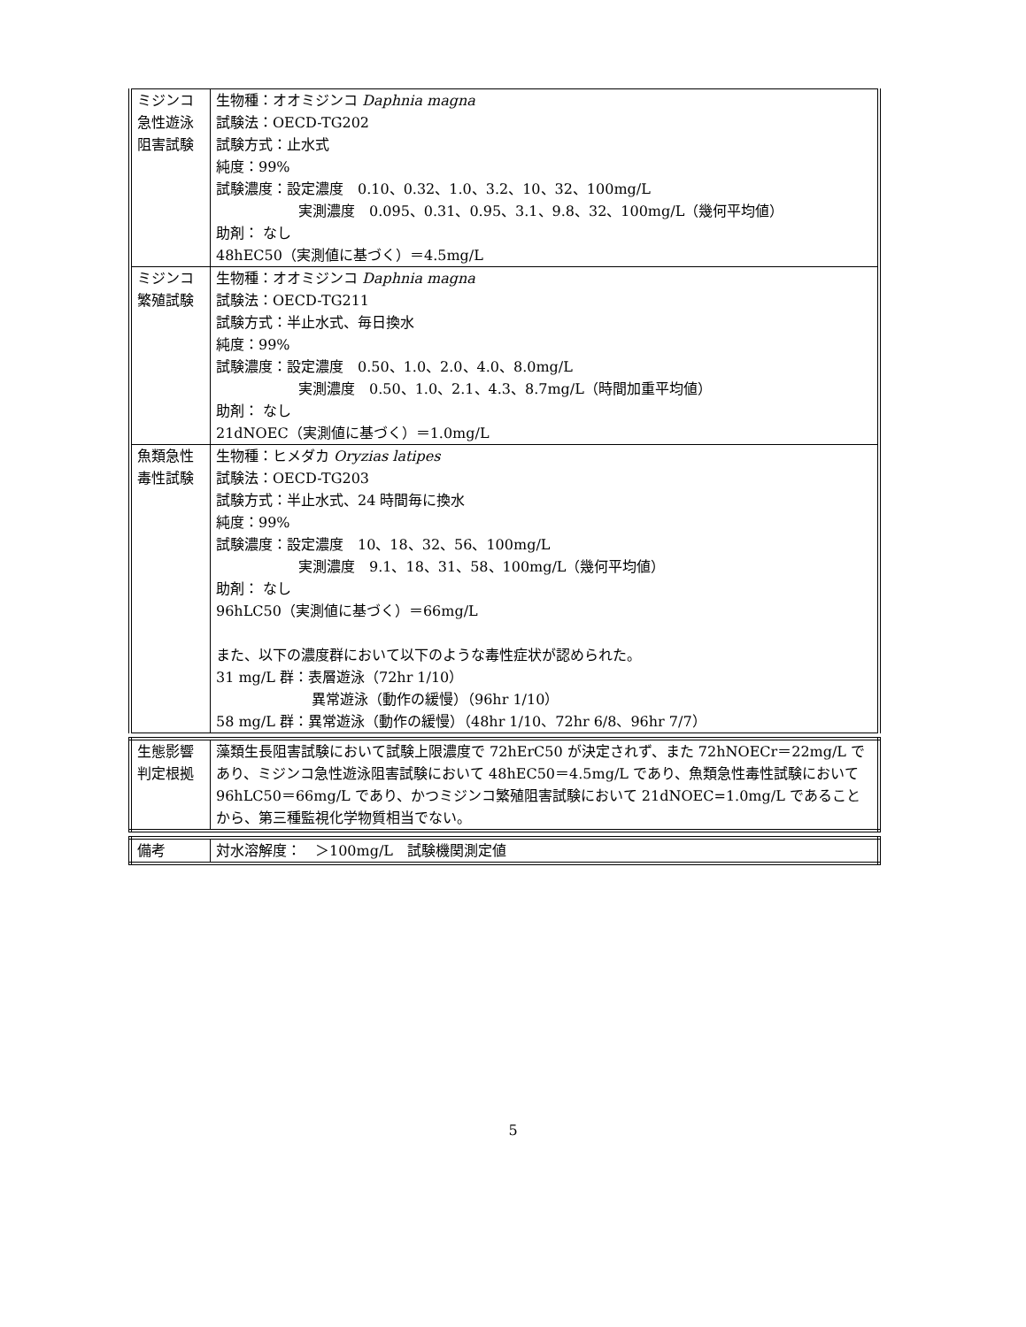| ミジンコ急性遊泳阻害試験 | 生物種：オオミジンコ Daphnia magna 試験法：OECD-TG202 試験方式：止水式 純度：99% 試験濃度：設定濃度 0.10、0.32、1.0、3.2、10、32、100mg/L 実測濃度 0.095、0.31、0.95、3.1、9.8、32、100mg/L（幾何平均値） 助剤： なし 48hEC50（実測値に基づく）＝4.5mg/L |
| ミジンコ繁殖試験 | 生物種：オオミジンコ Daphnia magna 試験法：OECD-TG211 試験方式：半止水式、毎日換水 純度：99% 試験濃度：設定濃度 0.50、1.0、2.0、4.0、8.0mg/L 実測濃度 0.50、1.0、2.1、4.3、8.7mg/L（時間加重平均値） 助剤： なし 21dNOEC（実測値に基づく）＝1.0mg/L |
| 魚類急性毒性試験 | 生物種：ヒメダカ Oryzias latipes 試験法：OECD-TG203 試験方式：半止水式、24 時間毎に換水 純度：99% 試験濃度：設定濃度 10、18、32、56、100mg/L 実測濃度 9.1、18、31、58、100mg/L（幾何平均値） 助剤： なし 96hLC50（実測値に基づく）＝66mg/L また、以下の濃度群において以下のような毒性症状が認められた。 31 mg/L 群：表層遊泳（72hr 1/10） 異常遊泳（動作の緩慢）（96hr 1/10） 58 mg/L 群：異常遊泳（動作の緩慢）（48hr 1/10、72hr 6/8、96hr 7/7） |
| 生態影響判定根拠 | 藻類生長阻害試験において試験上限濃度で 72hErC50 が決定されず、また 72hNOECr＝22mg/L であり、ミジンコ急性遊泳阻害試験において 48hEC50＝4.5mg/L であり、魚類急性毒性試験において 96hLC50＝66mg/L であり、かつミジンコ繁殖阻害試験において 21dNOEC=1.0mg/L であることから、第三種監視化学物質相当でない。 |
| 備考 | 対水溶解度： ＞100mg/L 試験機関測定値 |
5